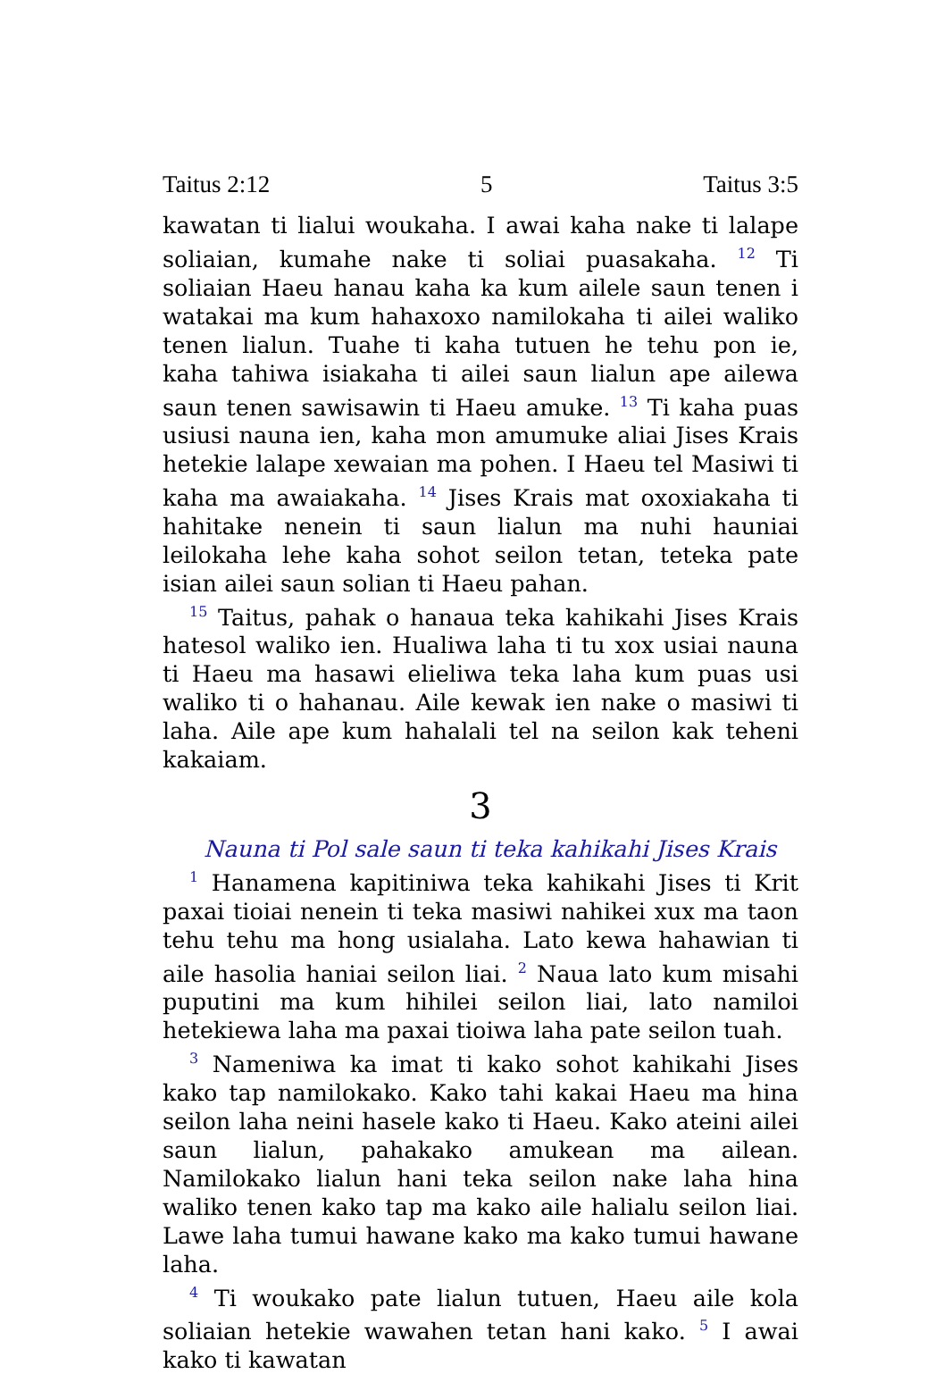Taitus 2:12 5 Taitus 3:5
kawatan ti lialui woukaha. I awai kaha nake ti lalape soliaian, kumahe nake ti soliai puasakaha. <sup>12</sup> Ti soliaian Haeu hanau kaha ka kum ailele saun tenen i watakai ma kum hahaxoxo namilokaha ti ailei waliko tenen lialun. Tuahe ti kaha tutuen he tehu pon ie, kaha tahiwa isiakaha ti ailei saun lialun ape ailewa saun tenen sawisawin ti Haeu amuke. <sup>13</sup> Ti kaha puas usiusi nauna ien, kaha mon amumuke aliai Jises Krais hetekie lalape xewaian ma pohen. I Haeu tel Masiwi ti kaha ma awaiakaha. <sup>14</sup> Jises Krais mat oxoxiakaha ti hahitake nenein ti saun lialun ma nuhi hauniai leilokaha lehe kaha sohot seilon tetan, teteka pate isian ailei saun solian ti Haeu pahan.
<sup>15</sup> Taitus, pahak o hanaua teka kahikahi Jises Krais hatesol waliko ien. Hualiwa laha ti tu xox usiai nauna ti Haeu ma hasawi elieliwa teka laha kum puas usi waliko ti o hahanau. Aile kewak ien nake o masiwi ti laha. Aile ape kum hahalali tel na seilon kak teheni kakaiam.
3
Nauna ti Pol sale saun ti teka kahikahi Jises Krais
<sup>1</sup> Hanamena kapitiniwa teka kahikahi Jises ti Krit paxai tioiai nenein ti teka masiwi nahikei xux ma taon tehu tehu ma hong usialaha. Lato kewa hahawian ti aile hasolia haniai seilon liai. <sup>2</sup> Naua lato kum misahi puputini ma kum hihilei seilon liai, lato namiloi hetekiewa laha ma paxai tioiwa laha pate seilon tuah.
<sup>3</sup> Nameniwa ka imat ti kako sohot kahikahi Jises kako tap namilokako. Kako tahi kakai Haeu ma hina seilon laha neini hasele kako ti Haeu. Kako ateini ailei saun lialun, pahakako amukean ma ailean. Namilokako lialun hani teka seilon nake laha hina waliko tenen kako tap ma kako aile halialu seilon liai. Lawe laha tumui hawane kako ma kako tumui hawane laha.
<sup>4</sup> Ti woukako pate lialun tutuen, Haeu aile kola soliaian hetekie wawahen tetan hani kako. <sup>5</sup> I awai kako ti kawatan